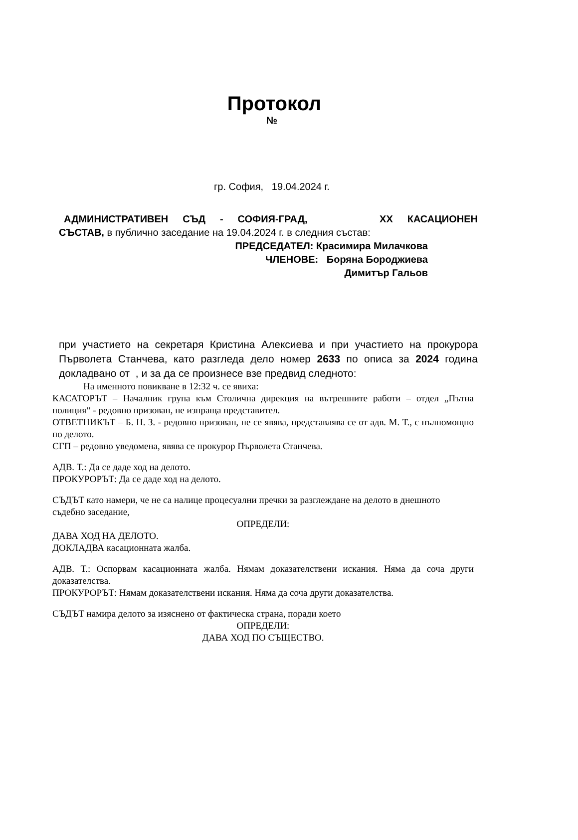Протокол
№
гр. София, 19.04.2024 г.
АДМИНИСТРАТИВЕН СЪД - СОФИЯ-ГРАД, XX КАСАЦИОНЕН
СЪСТАВ, в публично заседание на 19.04.2024 г. в следния състав:
ПРЕДСЕДАТЕЛ: Красимира Милачкова
ЧЛЕНОВЕ: Боряна Бороджиева
Димитър Гальов
при участието на секретаря Кристина Алексиева и при участието на прокурора Първолета Станчева, като разгледа дело номер 2633 по описа за 2024 година докладвано от , и за да се произнесе взе предвид следното:
На именното повикване в 12:32 ч. се явиха:
КАСАТОРЪТ – Началник група към Столична дирекция на вътрешните работи – отдел „Пътна полиция“ - редовно призован, не изпраща представител.
ОТВЕТНИКЪТ – Б. Н. З. - редовно призован, не се явява, представлява се от адв. М. Т., с пълномощно по делото.
СГП – редовно уведомена, явява се прокурор Първолета Станчева.
АДВ. Т.: Да се даде ход на делото.
ПРОКУРОРЪТ: Да се даде ход на делото.
СЪДЪТ като намери, че не са налице процесуални пречки за разглеждане на делото в днешното съдебно заседание,
ОПРЕДЕЛИ:
ДАВА ХОД НА ДЕЛОТО.
ДОКЛАДВА касационната жалба.
АДВ. Т.: Оспорвам касационната жалба. Нямам доказателствени искания. Няма да соча други доказателства.
ПРОКУРОРЪТ: Нямам доказателствени искания. Няма да соча други доказателства.
СЪДЪТ намира делото за изяснено от фактическа страна, поради което
ОПРЕДЕЛИ:
ДАВА ХОД ПО СЪЩЕСТВО.